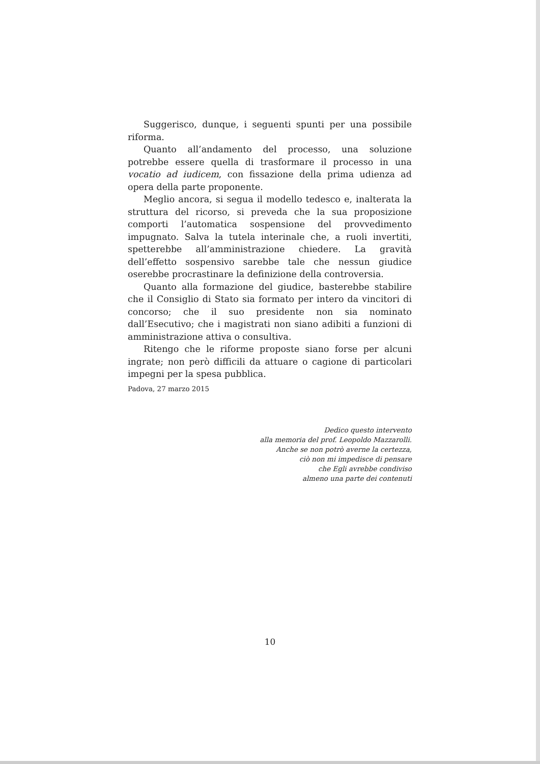Suggerisco, dunque, i seguenti spunti per una possibile riforma.
Quanto all’andamento del processo, una soluzione potrebbe essere quella di trasformare il processo in una vocatio ad iudicem, con fissazione della prima udienza ad opera della parte proponente.
Meglio ancora, si segua il modello tedesco e, inalterata la struttura del ricorso, si preveda che la sua proposizione comporti l’automatica sospensione del provvedimento impugnato. Salva la tutela interinale che, a ruoli invertiti, spetterebbe all’amministrazione chiedere. La gravità dell’effetto sospensivo sarebbe tale che nessun giudice oserebbe procrastinare la definizione della controversia.
Quanto alla formazione del giudice, basterebbe stabilire che il Consiglio di Stato sia formato per intero da vincitori di concorso; che il suo presidente non sia nominato dall’Esecutivo; che i magistrati non siano adibiti a funzioni di amministrazione attiva o consultiva.
Ritengo che le riforme proposte siano forse per alcuni ingrate; non però difficili da attuare o cagione di particolari impegni per la spesa pubblica.
Padova, 27 marzo 2015
Dedico questo intervento
alla memoria del prof. Leopoldo Mazzarolli.
Anche se non potrò averne la certezza,
ciò non mi impedisce di pensare
che Egli avrebbe condiviso
almeno una parte dei contenuti
10